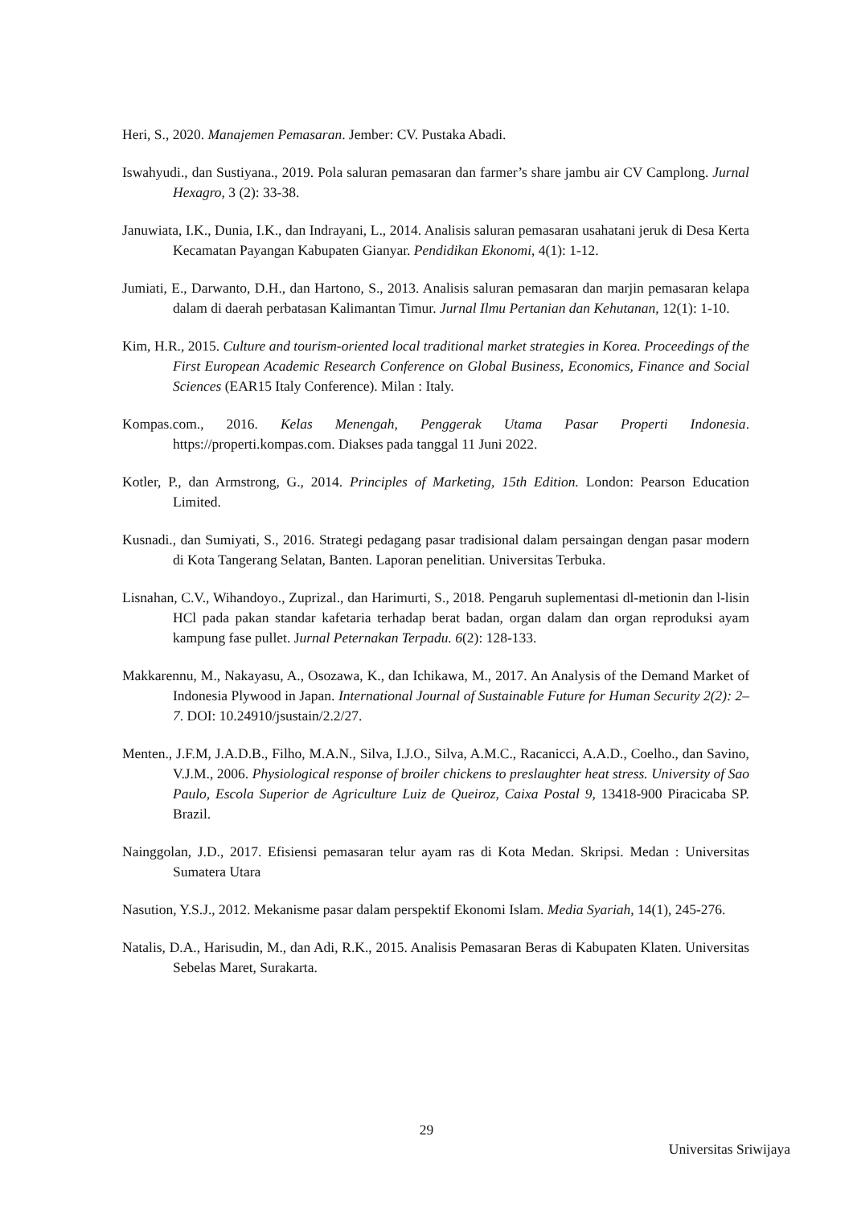Heri, S., 2020. Manajemen Pemasaran. Jember: CV. Pustaka Abadi.
Iswahyudi., dan Sustiyana., 2019. Pola saluran pemasaran dan farmer’s share jambu air CV Camplong. Jurnal Hexagro, 3 (2): 33-38.
Januwiata, I.K., Dunia, I.K., dan Indrayani, L., 2014. Analisis saluran pemasaran usahatani jeruk di Desa Kerta Kecamatan Payangan Kabupaten Gianyar. Pendidikan Ekonomi, 4(1): 1-12.
Jumiati, E., Darwanto, D.H., dan Hartono, S., 2013. Analisis saluran pemasaran dan marjin pemasaran kelapa dalam di daerah perbatasan Kalimantan Timur. Jurnal Ilmu Pertanian dan Kehutanan, 12(1): 1-10.
Kim, H.R., 2015. Culture and tourism-oriented local traditional market strategies in Korea. Proceedings of the First European Academic Research Conference on Global Business, Economics, Finance and Social Sciences (EAR15 Italy Conference). Milan : Italy.
Kompas.com., 2016. Kelas Menengah, Penggerak Utama Pasar Properti Indonesia. https://properti.kompas.com. Diakses pada tanggal 11 Juni 2022.
Kotler, P., dan Armstrong, G., 2014. Principles of Marketing, 15th Edition. London: Pearson Education Limited.
Kusnadi., dan Sumiyati, S., 2016. Strategi pedagang pasar tradisional dalam persaingan dengan pasar modern di Kota Tangerang Selatan, Banten. Laporan penelitian. Universitas Terbuka.
Lisnahan, C.V., Wihandoyo., Zuprizal., dan Harimurti, S., 2018. Pengaruh suplementasi dl-metionin dan l-lisin HCl pada pakan standar kafetaria terhadap berat badan, organ dalam dan organ reproduksi ayam kampung fase pullet. Jurnal Peternakan Terpadu. 6(2): 128-133.
Makkarennu, M., Nakayasu, A., Osozawa, K., dan Ichikawa, M., 2017. An Analysis of the Demand Market of Indonesia Plywood in Japan. International Journal of Sustainable Future for Human Security 2(2): 2–7. DOI: 10.24910/jsustain/2.2/27.
Menten., J.F.M, J.A.D.B., Filho, M.A.N., Silva, I.J.O., Silva, A.M.C., Racanicci, A.A.D., Coelho., dan Savino, V.J.M., 2006. Physiological response of broiler chickens to preslaughter heat stress. University of Sao Paulo, Escola Superior de Agriculture Luiz de Queiroz, Caixa Postal 9, 13418-900 Piracicaba SP. Brazil.
Nainggolan, J.D., 2017. Efisiensi pemasaran telur ayam ras di Kota Medan. Skripsi. Medan : Universitas Sumatera Utara
Nasution, Y.S.J., 2012. Mekanisme pasar dalam perspektif Ekonomi Islam. Media Syariah, 14(1), 245-276.
Natalis, D.A., Harisudin, M., dan Adi, R.K., 2015. Analisis Pemasaran Beras di Kabupaten Klaten. Universitas Sebelas Maret, Surakarta.
29
Universitas Sriwijaya